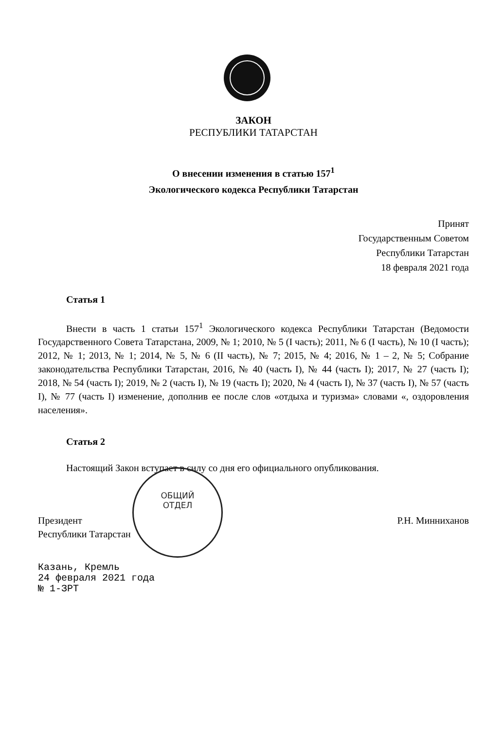ОБЩИЙ
ОТДЕЛ
ЗАКОН
РЕСПУБЛИКИ ТАТАРСТАН
О внесении изменения в статью 157<sup>1</sup>
Экологического кодекса Республики Татарстан
Принят
Государственным Советом
Республики Татарстан
18 февраля 2021 года
Статья 1
Внести в часть 1 статьи 157<sup>1</sup> Экологического кодекса Республики Татарстан (Ведомости Государственного Совета Татарстана, 2009, № 1; 2010, № 5 (I часть); 2011, № 6 (I часть), № 10 (I часть); 2012, № 1; 2013, № 1; 2014, № 5, № 6 (II часть), № 7; 2015, № 4; 2016, № 1 – 2, № 5; Собрание законодательства Республики Татарстан, 2016, № 40 (часть I), № 44 (часть I); 2017, № 27 (часть I); 2018, № 54 (часть I); 2019, № 2 (часть I), № 19 (часть I); 2020, № 4 (часть I), № 37 (часть I), № 57 (часть I), № 77 (часть I) изменение, дополнив ее после слов «отдыха и туризма» словами «, оздоровления населения».
Статья 2
Настоящий Закон вступает в силу со дня его официального опубликования.
Президент
Республики Татарстан
Р.Н. Минниханов
Казань, Кремль
24 февраля 2021 года
№ 1-ЗРТ